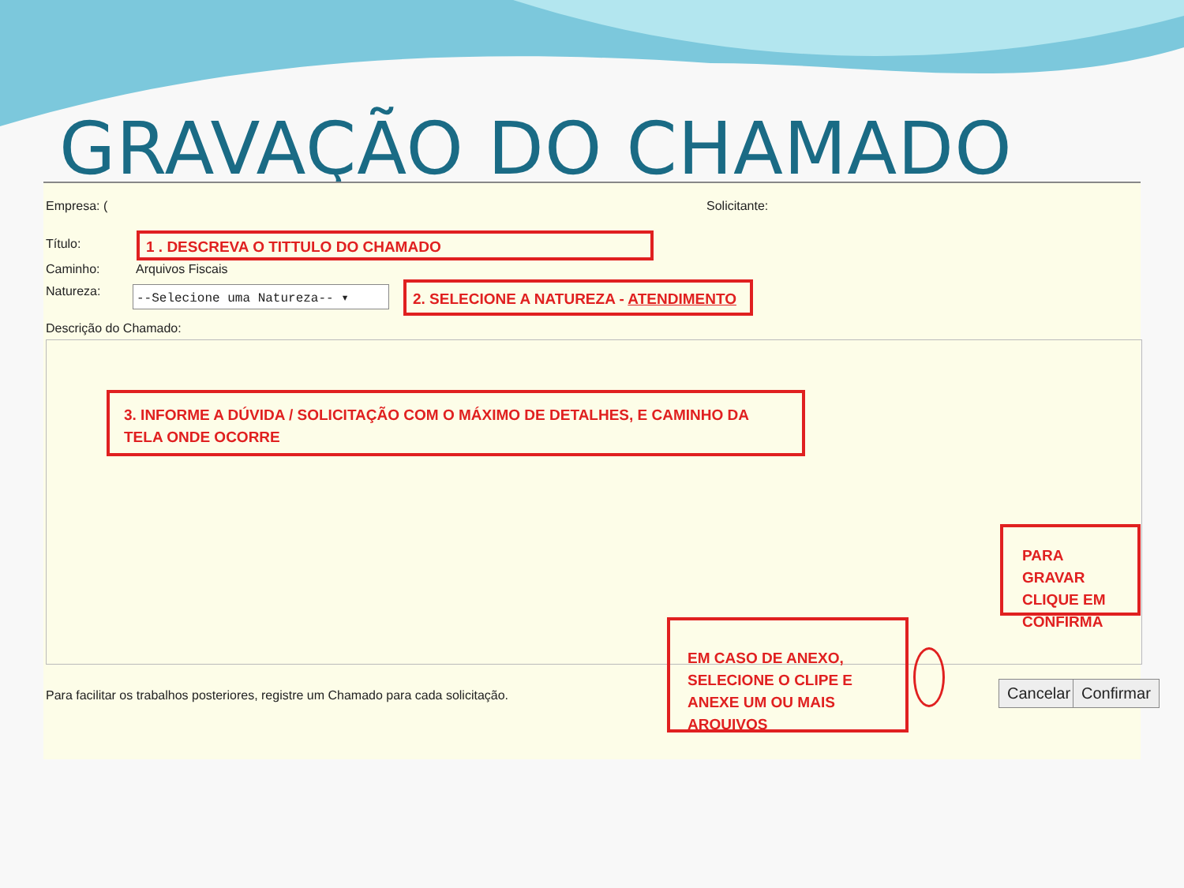GRAVAÇÃO DO CHAMADO
Empresa: ( Solicitante:
Título: 1 . DESCREVA O TITTULO DO CHAMADO
Caminho: Arquivos Fiscais
Natureza: --Selecione uma Natureza-- ▾ 2. SELECIONE A NATUREZA - ATENDIMENTO
Descrição do Chamado:
3. INFORME A DÚVIDA / SOLICITAÇÃO COM O MÁXIMO DE DETALHES, E CAMINHO DA TELA ONDE OCORRE
PARA GRAVAR CLIQUE EM CONFIRMA
EM CASO DE ANEXO, SELECIONE O CLIPE E ANEXE UM OU MAIS ARQUIVOS
Para facilitar os trabalhos posteriores, registre um Chamado para cada solicitação.
Cancelar Confirmar